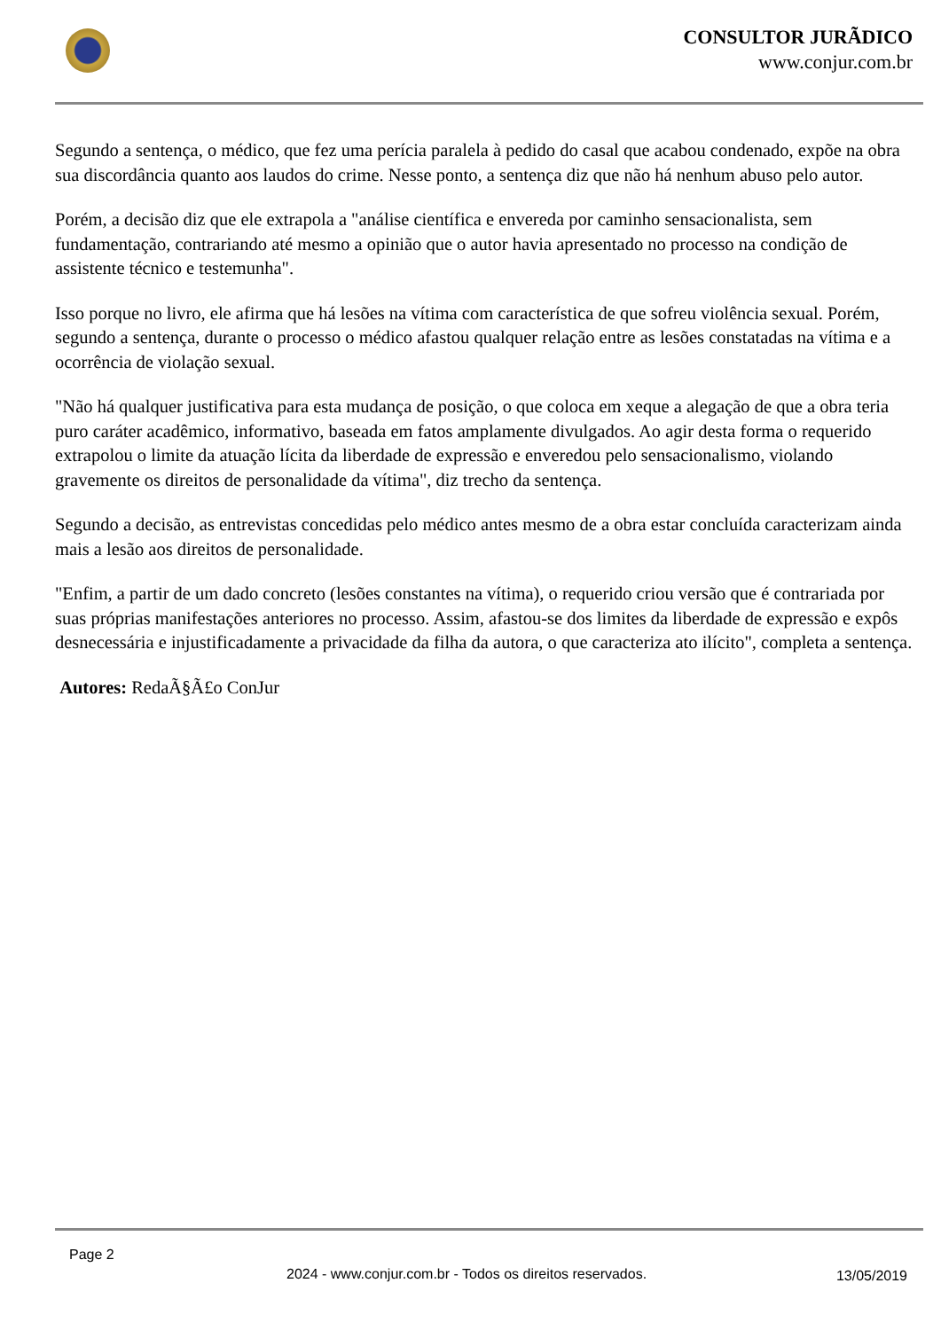CONSULTOR JURÃDICO
www.conjur.com.br
Segundo a sentença, o médico, que fez uma perícia paralela à pedido do casal que acabou condenado, expõe na obra sua discordância quanto aos laudos do crime. Nesse ponto, a sentença diz que não há nenhum abuso pelo autor.
Porém, a decisão diz que ele extrapola a "análise científica e envereda por caminho sensacionalista, sem fundamentação, contrariando até mesmo a opinião que o autor havia apresentado no processo na condição de assistente técnico e testemunha".
Isso porque no livro, ele afirma que há lesões na vítima com característica de que sofreu violência sexual. Porém, segundo a sentença, durante o processo o médico afastou qualquer relação entre as lesões constatadas na vítima e a ocorrência de violação sexual.
"Não há qualquer justificativa para esta mudança de posição, o que coloca em xeque a alegação de que a obra teria puro caráter acadêmico, informativo, baseada em fatos amplamente divulgados. Ao agir desta forma o requerido extrapolou o limite da atuação lícita da liberdade de expressão e enveredou pelo sensacionalismo, violando gravemente os direitos de personalidade da vítima", diz trecho da sentença.
Segundo a decisão, as entrevistas concedidas pelo médico antes mesmo de a obra estar concluída caracterizam ainda mais a lesão aos direitos de personalidade.
"Enfim, a partir de um dado concreto (lesões constantes na vítima), o requerido criou versão que é contrariada por suas próprias manifestações anteriores no processo. Assim, afastou-se dos limites da liberdade de expressão e expôs desnecessária e injustificadamente a privacidade da filha da autora, o que caracteriza ato ilícito", completa a sentença.
Autores: RedaÃ§Ã£o ConJur
Page 2
2024 - www.conjur.com.br - Todos os direitos reservados.
13/05/2019